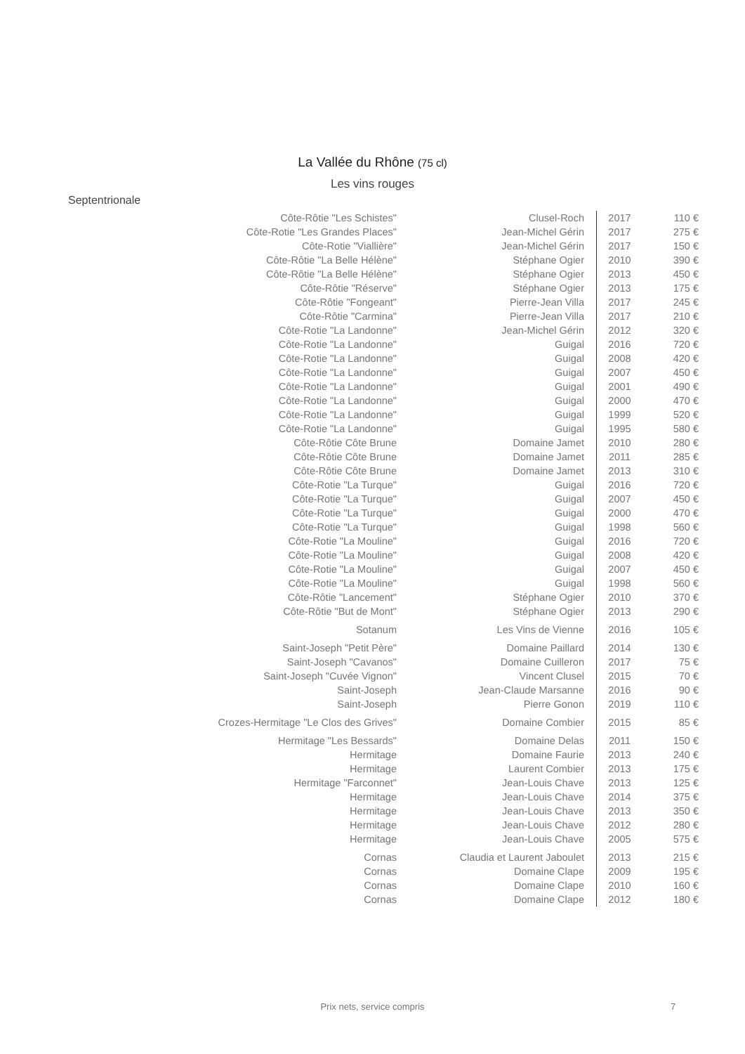La Vallée du Rhône (75 cl)
Les vins rouges
Septentrionale
| Côte-Rôtie "Les Schistes" | Clusel-Roch | 2017 | 110 € |
| Côte-Rotie "Les Grandes Places" | Jean-Michel Gérin | 2017 | 275 € |
| Côte-Rotie "Viallière" | Jean-Michel Gérin | 2017 | 150 € |
| Côte-Rôtie "La Belle Hélène" | Stéphane Ogier | 2010 | 390 € |
| Côte-Rôtie "La Belle Hélène" | Stéphane Ogier | 2013 | 450 € |
| Côte-Rôtie "Réserve" | Stéphane Ogier | 2013 | 175 € |
| Côte-Rôtie "Fongeant" | Pierre-Jean Villa | 2017 | 245 € |
| Côte-Rôtie "Carmina" | Pierre-Jean Villa | 2017 | 210 € |
| Côte-Rotie "La Landonne" | Jean-Michel Gérin | 2012 | 320 € |
| Côte-Rotie "La Landonne" | Guigal | 2016 | 720 € |
| Côte-Rotie "La Landonne" | Guigal | 2008 | 420 € |
| Côte-Rotie "La Landonne" | Guigal | 2007 | 450 € |
| Côte-Rotie "La Landonne" | Guigal | 2001 | 490 € |
| Côte-Rotie "La Landonne" | Guigal | 2000 | 470 € |
| Côte-Rotie "La Landonne" | Guigal | 1999 | 520 € |
| Côte-Rotie "La Landonne" | Guigal | 1995 | 580 € |
| Côte-Rôtie Côte Brune | Domaine Jamet | 2010 | 280 € |
| Côte-Rôtie Côte Brune | Domaine Jamet | 2011 | 285 € |
| Côte-Rôtie Côte Brune | Domaine Jamet | 2013 | 310 € |
| Côte-Rotie "La Turque" | Guigal | 2016 | 720 € |
| Côte-Rotie "La Turque" | Guigal | 2007 | 450 € |
| Côte-Rotie "La Turque" | Guigal | 2000 | 470 € |
| Côte-Rotie "La Turque" | Guigal | 1998 | 560 € |
| Côte-Rotie "La Mouline" | Guigal | 2016 | 720 € |
| Côte-Rotie "La Mouline" | Guigal | 2008 | 420 € |
| Côte-Rotie "La Mouline" | Guigal | 2007 | 450 € |
| Côte-Rotie "La Mouline" | Guigal | 1998 | 560 € |
| Côte-Rôtie "Lancement" | Stéphane Ogier | 2010 | 370 € |
| Côte-Rôtie "But de Mont" | Stéphane Ogier | 2013 | 290 € |
| Sotanum | Les Vins de Vienne | 2016 | 105 € |
| Saint-Joseph "Petit Père" | Domaine Paillard | 2014 | 130 € |
| Saint-Joseph "Cavanos" | Domaine Cuilleron | 2017 | 75 € |
| Saint-Joseph "Cuvée Vignon" | Vincent Clusel | 2015 | 70 € |
| Saint-Joseph | Jean-Claude Marsanne | 2016 | 90 € |
| Saint-Joseph | Pierre Gonon | 2019 | 110 € |
| Crozes-Hermitage "Le Clos des Grives" | Domaine Combier | 2015 | 85 € |
| Hermitage "Les Bessards" | Domaine Delas | 2011 | 150 € |
| Hermitage | Domaine Faurie | 2013 | 240 € |
| Hermitage | Laurent Combier | 2013 | 175 € |
| Hermitage "Farconnet" | Jean-Louis Chave | 2013 | 125 € |
| Hermitage | Jean-Louis Chave | 2014 | 375 € |
| Hermitage | Jean-Louis Chave | 2013 | 350 € |
| Hermitage | Jean-Louis Chave | 2012 | 280 € |
| Hermitage | Jean-Louis Chave | 2005 | 575 € |
| Cornas | Claudia et Laurent Jaboulet | 2013 | 215 € |
| Cornas | Domaine Clape | 2009 | 195 € |
| Cornas | Domaine Clape | 2010 | 160 € |
| Cornas | Domaine Clape | 2012 | 180 € |
Prix nets, service compris 7